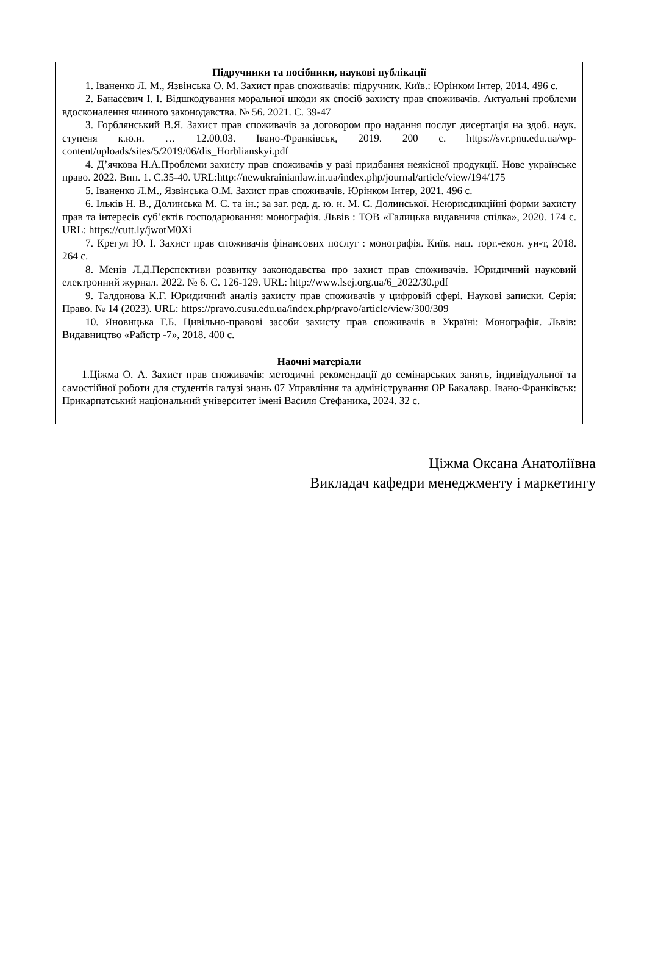Підручники та посібники, наукові публікації
1. Іваненко Л. М., Язвінська О. М. Захист прав споживачів: підручник. Київ.: Юрінком Інтер, 2014. 496 с.
2. Банасевич І. І. Відшкодування моральної шкоди як спосіб захисту прав споживачів. Актуальні проблеми вдосконалення чинного законодавства. № 56. 2021. С. 39-47
3. Горблянський В.Я. Захист прав споживачів за договором про надання послуг дисертація на здоб. наук. ступеня к.ю.н. … 12.00.03. Івано-Франківськ, 2019. 200 с. https://svr.pnu.edu.ua/wp-content/uploads/sites/5/2019/06/dis_Horblianskyi.pdf
4. Д’ячкова Н.А.Проблеми захисту прав споживачів у разі придбання неякісної продукції. Нове українське право. 2022. Вип. 1. С.35-40. URL:http://newukrainianlaw.in.ua/index.php/journal/article/view/194/175
5. Іваненко Л.М., Язвінська О.М. Захист прав споживачів. Юрінком Інтер, 2021. 496 с.
6. Ільків Н. В., Долинська М. С. та ін.; за заг. ред. д. ю. н. М. С. Долинської. Неюрисдикційні форми захисту прав та інтересів суб’єктів господарювання: монографія. Львів : ТОВ «Галицька видавнича спілка», 2020. 174 с. URL: https://cutt.ly/jwotM0Xi
7. Крегул Ю. І. Захист прав споживачів фінансових послуг : монографія. Київ. нац. торг.-екон. ун-т, 2018. 264 с.
8. Менів Л.Д.Перспективи розвитку законодавства про захист прав споживачів. Юридичний науковий електронний журнал. 2022. № 6. С. 126-129. URL: http://www.lsej.org.ua/6_2022/30.pdf
9. Талдонова К.Г. Юридичний аналіз захисту прав споживачів у цифровій сфері. Наукові записки. Серія: Право. № 14 (2023). URL: https://pravo.cusu.edu.ua/index.php/pravo/article/view/300/309
10. Яновицька Г.Б. Цивільно-правові засоби захисту прав споживачів в Україні: Монографія. Львів: Видавництво «Райстр -7», 2018. 400 с.
Наочні матеріали
1.Ціжма О. А. Захист прав споживачів: методичні рекомендації до семінарських занять, індивідуальної та самостійної роботи для студентів галузі знань 07 Управління та адміністрування ОР Бакалавр. Івано-Франківськ: Прикарпатський національний університет імені Василя Стефаника, 2024. 32 с.
Ціжма Оксана Анатоліївна
Викладач кафедри менеджменту і маркетингу